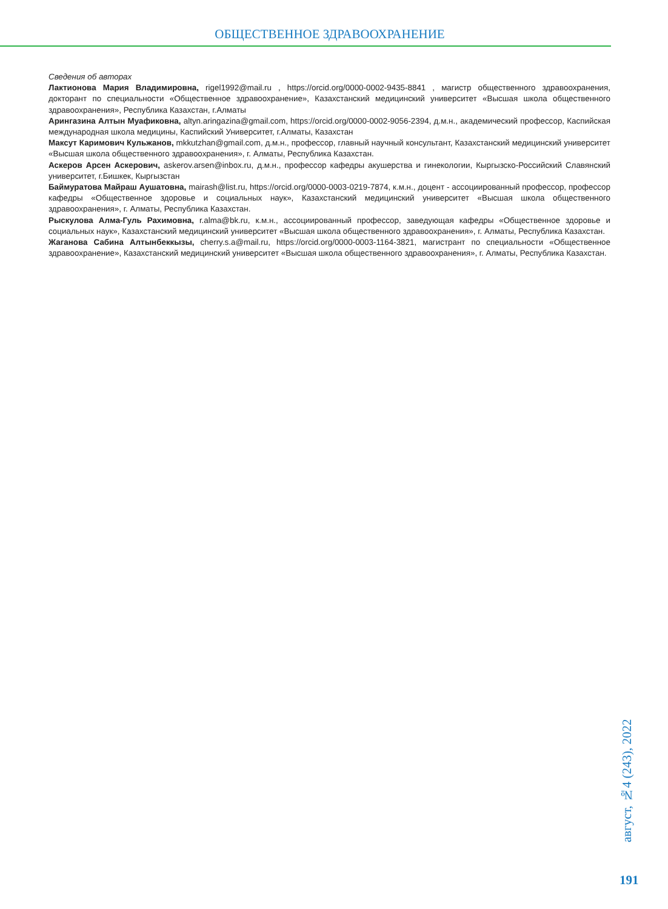ОБЩЕСТВЕННОЕ ЗДРАВООХРАНЕНИЕ
Сведения об авторах
Лактионова Мария Владимировна, rigel1992@mail.ru , https://orcid.org/0000-0002-9435-8841 , магистр общественного здравоохранения, докторант по специальности «Общественное здравоохранение», Казахстанский медицинский университет «Высшая школа общественного здравоохранения», Республика Казахстан, г.Алматы
Арингазина Алтын Муафиковна, altyn.aringazina@gmail.com, https://orcid.org/0000-0002-9056-2394, д.м.н., академический профессор, Каспийская международная школа медицины, Каспийский Университет, г.Алматы, Казахстан
Максут Каримович Кульжанов, mkkutzhan@gmail.com, д.м.н., профессор, главный научный консультант, Казахстанский медицинский университет «Высшая школа общественного здравоохранения», г. Алматы, Республика Казахстан.
Аскеров Арсен Аскерович, askerov.arsen@inbox.ru, д.м.н., профессор кафедры акушерства и гинекологии, Кыргызско-Российский Славянский университет, г.Бишкек, Кыргызстан
Баймуратова Майраш Аушатовна, mairash@list.ru, https://orcid.org/0000-0003-0219-7874, к.м.н., доцент - ассоциированный профессор, профессор кафедры «Общественное здоровье и социальных наук», Казахстанский медицинский университет «Высшая школа общественного здравоохранения», г. Алматы, Республика Казахстан.
Рыскулова Алма-Гуль Рахимовна, r.alma@bk.ru, к.м.н., ассоциированный профессор, заведующая кафедры «Общественное здоровье и социальных наук», Казахстанский медицинский университет «Высшая школа общественного здравоохранения», г. Алматы, Республика Казахстан.
Жаганова Сабина Алтынбеккызы, cherry.s.a@mail.ru, https://orcid.org/0000-0003-1164-3821, магистрант по специальности «Общественное здравоохранение», Казахстанский медицинский университет «Высшая школа общественного здравоохранения», г. Алматы, Республика Казахстан.
август, №4 (243), 2022
191